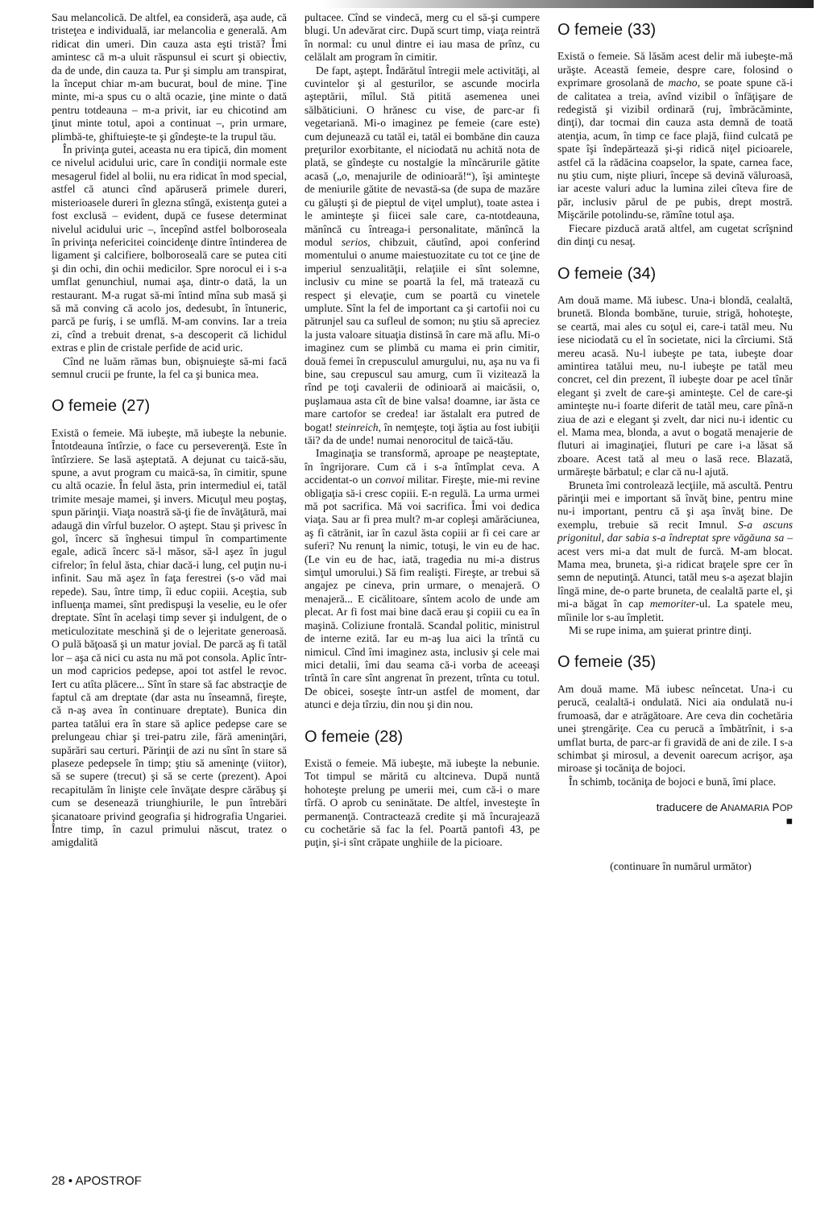Sau melancolică. De altfel, ea consideră, aşa aude, că tristeţea e individuală, iar melancolia e generală. Am ridicat din umeri. Din cauza asta eşti tristă? Îmi amintesc că m-a uluit răspunsul ei scurt şi obiectiv, da de unde, din cauza ta. Pur şi simplu am transpirat, la început chiar m-am bucurat, boul de mine. Ţine minte, mi-a spus cu o altă ocazie, ţine minte o dată pentru totdeauna – m-a privit, iar eu chicotind am ţinut minte totul, apoi a continuat –, prin urmare, plimbă-te, ghiftuieşte-te şi gîndeşte-te la trupul tău.
În privinţa gutei, aceasta nu era tipică, din moment ce nivelul acidului uric, care în condiţii normale este mesagerul fidel al bolii, nu era ridicat în mod special, astfel că atunci cînd apăruseră primele dureri, misterioasele dureri în glezna stîngă, existenţa gutei a fost exclusă – evident, după ce fusese determinat nivelul acidului uric –, începînd astfel bolboroseala în privinţa nefericitei coincidenţe dintre întinderea de ligament şi calcifiere, bolboroseală care se putea citi şi din ochi, din ochii medicilor. Spre norocul ei i s-a umflat genunchiul, numai aşa, dintr-o dată, la un restaurant. M-a rugat să-mi întind mîna sub masă şi să mă conving că acolo jos, dedesubt, în întuneric, parcă pe furiş, i se umflă. M-am convins. Iar a treia zi, cînd a trebuit drenat, s-a descoperit că lichidul extras e plin de cristale perfide de acid uric.
Cînd ne luăm rămas bun, obişnuieşte să-mi facă semnul crucii pe frunte, la fel ca şi bunica mea.
O femeie (27)
Există o femeie. Mă iubeşte, mă iubeşte la nebunie. Întotdeauna întîrzie, o face cu perseverenţă. Este în întîrziere. Se lasă aşteptată. A dejunat cu taică-său, spune, a avut program cu maică-sa, în cimitir, spune cu altă ocazie. În felul ăsta, prin intermediul ei, tatăl trimite mesaje mamei, şi invers. Micuţul meu poştaş, spun părinţii. Viaţa noastră să-ţi fie de învăţătură, mai adaugă din vîrful buzelor. O aştept. Stau şi privesc în gol, încerc să înghesui timpul în compartimente egale, adică încerc să-l măsor, să-l aşez în jugul cifrelor; în felul ăsta, chiar dacă-i lung, cel puţin nu-i infinit. Sau mă aşez în faţa ferestrei (s-o văd mai repede). Sau, între timp, îi educ copiii. Aceştia, sub influenţa mamei, sînt predispuşi la veselie, eu le ofer dreptate. Sînt în acelaşi timp sever şi indulgent, de o meticulozitate meschină şi de o lejeritate generoasă. O pulă băţoasă şi un matur jovial. De parcă aş fi tatăl lor – aşa că nici cu asta nu mă pot consola. Aplic într-un mod capricios pedepse, apoi tot astfel le revoc. Iert cu atîta plăcere... Sînt în stare să fac abstracţie de faptul că am dreptate (dar asta nu înseamnă, fireşte, că n-aş avea în continuare dreptate). Bunica din partea tatălui era în stare să aplice pedepse care se prelungeau chiar şi trei-patru zile, fără ameninţări, supărări sau certuri. Părinţii de azi nu sînt în stare să plaseze pedepsele în timp; ştiu să ameninţe (viitor), să se supere (trecut) şi să se certe (prezent). Apoi recapitulăm în linişte cele învăţate despre cărăbuş şi cum se desenează triunghiurile, le pun întrebări şicanatoare privind geografia şi hidrografia Ungariei. Între timp, în cazul primului născut, tratez o amigdalită
pultacee. Cînd se vindecă, merg cu el să-şi cumpere blugi. Un adevărat circ. După scurt timp, viaţa reintră în normal: cu unul dintre ei iau masa de prînz, cu celălalt am program în cimitir.
De fapt, aştept. Îndărătul întregii mele activităţi, al cuvintelor şi al gesturilor, se ascunde mocirla aşteptării, mîlul. Stă pitită asemenea unei sălbăticiuni. O hrănesc cu vise, de parc-ar fi vegetariană. Mi-o imaginez pe femeie (care este) cum dejunează cu tatăl ei, tatăl ei bombăne din cauza preţurilor exorbitante, el niciodată nu achită nota de plată, se gîndeşte cu nostalgie la mîncărurile gătite acasă („o, menajurile de odinioară!“), îşi aminteşte de meniurile gătite de nevastă-sa (de supa de mazăre cu găluşti şi de pieptul de viţel umplut), toate astea i le aminteşte şi fiicei sale care, ca-ntotdeauna, mănîncă cu întreaga-i personalitate, mănîncă la modul serios, chibzuit, căutînd, apoi conferind momentului o anume maiestuozitate cu tot ce ţine de imperiul senzualităţii, relaţiile ei sînt solemne, inclusiv cu mine se poartă la fel, mă tratează cu respect şi elevaţie, cum se poartă cu vinetele umplute. Sînt la fel de important ca şi cartofii noi cu pătrunjel sau ca sufleul de somon; nu ştiu să apreciez la justa valoare situaţia distinsă în care mă aflu. Mi-o imaginez cum se plimbă cu mama ei prin cimitir, două femei în crepusculul amurgului, nu, aşa nu va fi bine, sau crepuscul sau amurg, cum îi vizitează la rînd pe toţi cavalerii de odinioară ai maicăsii, o, puşlamaua asta cît de bine valsa! doamne, iar ăsta ce mare cartofor se credea! iar ăstalalt era putred de bogat! steinreich, în nemţeşte, toţi ăştia au fost iubiţii tăi? da de unde! numai nenorocitul de taică-tău.
Imaginaţia se transformă, aproape pe neaşteptate, în îngrijorare. Cum că i s-a întîmplat ceva. A accidentat-o un convoi militar. Fireşte, mie-mi revine obligaţia să-i cresc copiii. E-n regulă. La urma urmei mă pot sacrifica. Mă voi sacrifica. Îmi voi dedica viaţa. Sau ar fi prea mult? m-ar copleşi amărăciunea, aş fi cătrănit, iar în cazul ăsta copiii ar fi cei care ar suferi? Nu renunţ la nimic, totuşi, le vin eu de hac. (Le vin eu de hac, iată, tragedia nu mi-a distrus simţul umorului.) Să fim realişti. Fireşte, ar trebui să angajez pe cineva, prin urmare, o menajeră. O menajeră... E cicălitoare, sîntem acolo de unde am plecat. Ar fi fost mai bine dacă erau şi copiii cu ea în maşină. Coliziune frontală. Scandal politic, ministrul de interne ezită. Iar eu m-aş lua aici la trîntă cu nimicul. Cînd îmi imaginez asta, inclusiv şi cele mai mici detalii, îmi dau seama că-i vorba de aceeaşi trîntă în care sînt angrenat în prezent, trînta cu totul. De obicei, soseşte într-un astfel de moment, dar atunci e deja tîrziu, din nou şi din nou.
O femeie (28)
Există o femeie. Mă iubeşte, mă iubeşte la nebunie. Tot timpul se mărită cu altcineva. După nuntă hohoteşte prelung pe umerii mei, cum că-i o mare tîrfă. O aprob cu seninătate. De altfel, investeşte în permanenţă. Contractează credite şi mă încurajează cu cochetărie să fac la fel. Poartă pantofi 43, pe puţin, şi-i sînt crăpate unghiile de la picioare.
O femeie (33)
Există o femeie. Să lăsăm acest delir mă iubeşte-mă urăşte. Această femeie, despre care, folosind o exprimare grosolană de macho, se poate spune că-i de calitatea a treia, avînd vizibil o înfăţişare de redegistă şi vizibil ordinară (ruj, îmbrăcăminte, dinţi), dar tocmai din cauza asta demnă de toată atenţia, acum, în timp ce face plajă, fiind culcată pe spate îşi îndepărtează şi-şi ridică niţel picioarele, astfel că la rădăcina coapselor, la spate, carnea face, nu ştiu cum, nişte pliuri, începe să devină văluroasă, iar aceste valuri aduc la lumina zilei cîteva fire de păr, inclusiv părul de pe pubis, drept mostră. Mişcările potolindu-se, rămîne totul aşa.
Fiecare pizducă arată altfel, am cugetat scrîşnind din dinţi cu nesaţ.
O femeie (34)
Am două mame. Mă iubesc. Una-i blondă, cealaltă, brunetă. Blonda bombăne, turuie, strigă, hohoteşte, se ceartă, mai ales cu soţul ei, care-i tatăl meu. Nu iese niciodată cu el în societate, nici la cîrciumi. Stă mereu acasă. Nu-l iubeşte pe tata, iubeşte doar amintirea tatălui meu, nu-l iubeşte pe tatăl meu concret, cel din prezent, îl iubeşte doar pe acel tînăr elegant şi zvelt de care-şi aminteşte. Cel de care-şi aminteşte nu-i foarte diferit de tatăl meu, care pînă-n ziua de azi e elegant şi zvelt, dar nici nu-i identic cu el. Mama mea, blonda, a avut o bogată menajerie de fluturi ai imaginaţiei, fluturi pe care i-a lăsat să zboare. Acest tată al meu o lasă rece. Blazată, urmăreşte bărbatul; e clar că nu-l ajută.
Bruneta îmi controlează lecţiile, mă ascultă. Pentru părinţii mei e important să învăţ bine, pentru mine nu-i important, pentru că şi aşa învăţ bine. De exemplu, trebuie să recit Imnul. S-a ascuns prigonitul, dar sabia s-a îndreptat spre văgăuna sa – acest vers mi-a dat mult de furcă. M-am blocat. Mama mea, bruneta, şi-a ridicat braţele spre cer în semn de neputinţă. Atunci, tatăl meu s-a aşezat blajin lîngă mine, de-o parte bruneta, de cealaltă parte el, şi mi-a băgat în cap memoriter-ul. La spatele meu, mîinile lor s-au împletit.
Mi se rupe inima, am şuierat printre dinţi.
O femeie (35)
Am două mame. Mă iubesc neîncetat. Una-i cu perucă, cealaltă-i ondulată. Nici aia ondulată nu-i frumoasă, dar e atrăgătoare. Are ceva din cochetăria unei ştrengăriţe. Cea cu perucă a îmbătrînit, i s-a umflat burta, de parc-ar fi gravidă de ani de zile. I s-a schimbat şi mirosul, a devenit oarecum acrişor, aşa miroase şi tocăniţa de bojoci.
În schimb, tocăniţa de bojoci e bună, îmi place.
traducere de ANAMARIA POP
■
(continuare în numărul următor)
28 • APOSTROF